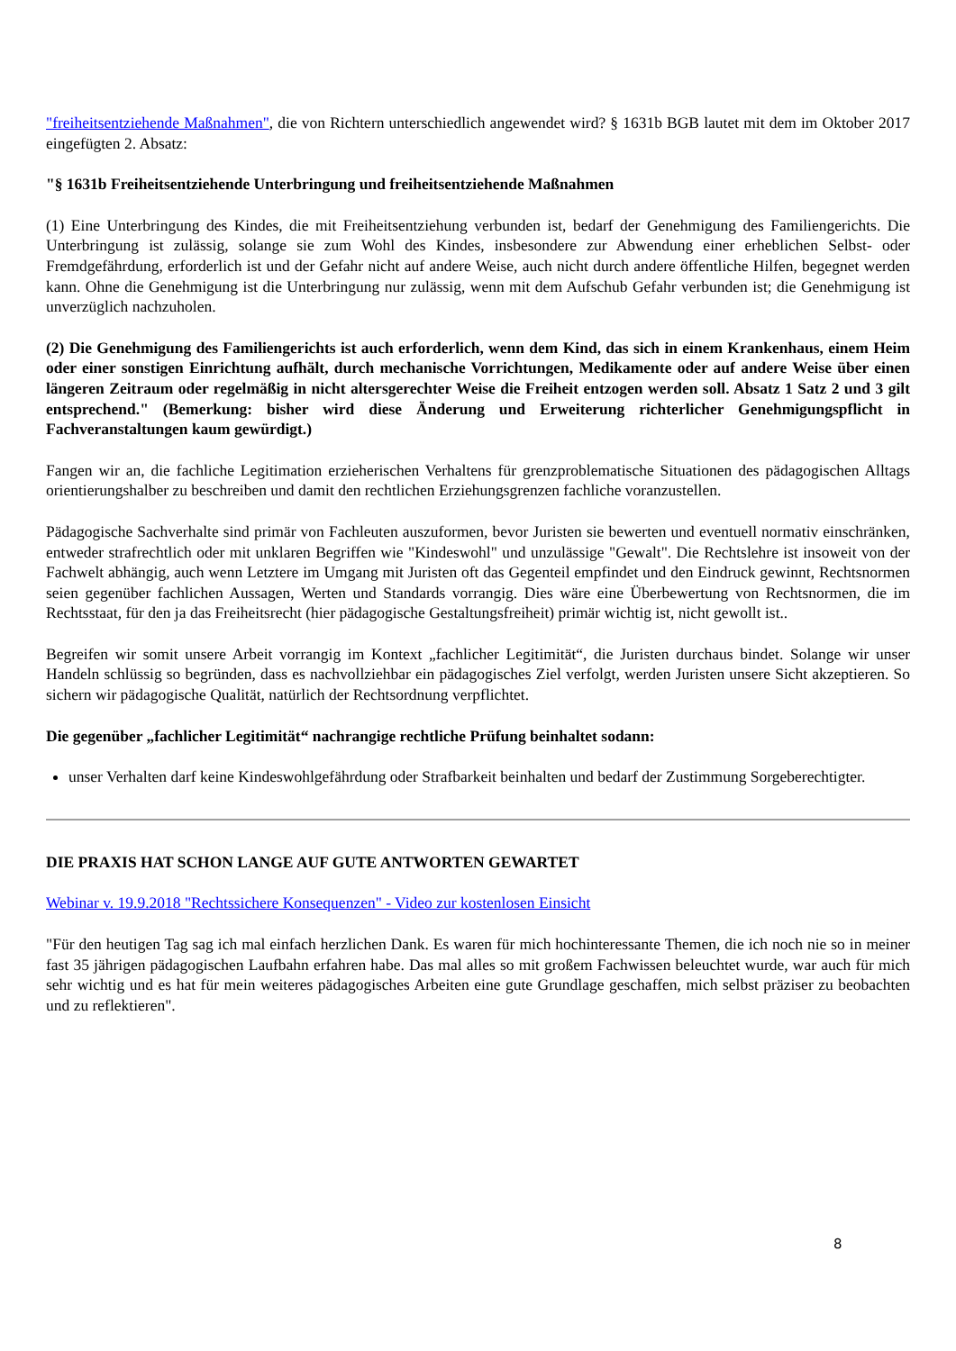"freiheitsentziehende Maßnahmen", die von Richtern unterschiedlich angewendet wird? § 1631b BGB lautet mit dem im Oktober 2017 eingefügten 2. Absatz:
"§ 1631b Freiheitsentziehende Unterbringung und freiheitsentziehende Maßnahmen
(1) Eine Unterbringung des Kindes, die mit Freiheitsentziehung verbunden ist, bedarf der Genehmigung des Familiengerichts. Die Unterbringung ist zulässig, solange sie zum Wohl des Kindes, insbesondere zur Abwendung einer erheblichen Selbst- oder Fremdgefährdung, erforderlich ist und der Gefahr nicht auf andere Weise, auch nicht durch andere öffentliche Hilfen, begegnet werden kann. Ohne die Genehmigung ist die Unterbringung nur zulässig, wenn mit dem Aufschub Gefahr verbunden ist; die Genehmigung ist unverzüglich nachzuholen.
(2) Die Genehmigung des Familiengerichts ist auch erforderlich, wenn dem Kind, das sich in einem Krankenhaus, einem Heim oder einer sonstigen Einrichtung aufhält, durch mechanische Vorrichtungen, Medikamente oder auf andere Weise über einen längeren Zeitraum oder regelmäßig in nicht altersgerechter Weise die Freiheit entzogen werden soll. Absatz 1 Satz 2 und 3 gilt entsprechend." (Bemerkung: bisher wird diese Änderung und Erweiterung richterlicher Genehmigungspflicht in Fachveranstaltungen kaum gewürdigt.)
Fangen wir an, die fachliche Legitimation erzieherischen Verhaltens für grenzproblematische Situationen des pädagogischen Alltags orientierungshalber zu beschreiben und damit den rechtlichen Erziehungsgrenzen fachliche voranzustellen.
Pädagogische Sachverhalte sind primär von Fachleuten auszuformen, bevor Juristen sie bewerten und eventuell normativ einschränken, entweder strafrechtlich oder mit unklaren Begriffen wie "Kindeswohl" und unzulässige "Gewalt". Die Rechtslehre ist insoweit von der Fachwelt abhängig, auch wenn Letztere im Umgang mit Juristen oft das Gegenteil empfindet und den Eindruck gewinnt, Rechtsnormen seien gegenüber fachlichen Aussagen, Werten und Standards vorrangig. Dies wäre eine Überbewertung von Rechtsnormen, die im Rechtsstaat, für den ja das Freiheitsrecht (hier pädagogische Gestaltungsfreiheit) primär wichtig ist, nicht gewollt ist..
Begreifen wir somit unsere Arbeit vorrangig im Kontext „fachlicher Legitimität“, die Juristen durchaus bindet. Solange wir unser Handeln schlüssig so begründen, dass es nachvollziehbar ein pädagogisches Ziel verfolgt, werden Juristen unsere Sicht akzeptieren. So sichern wir pädagogische Qualität, natürlich der Rechtsordnung verpflichtet.
Die gegenüber „fachlicher Legitimität“ nachrangige rechtliche Prüfung beinhaltet sodann:
unser Verhalten darf keine Kindeswohlgefährdung oder Strafbarkeit beinhalten und bedarf der Zustimmung Sorgeberechtigter.
DIE PRAXIS HAT SCHON LANGE AUF GUTE ANTWORTEN GEWARTET
Webinar v. 19.9.2018 "Rechtssichere Konsequenzen" - Video zur kostenlosen Einsicht
"Für den heutigen Tag sag ich mal einfach herzlichen Dank. Es waren für mich hochinteressante Themen, die ich noch nie so in meiner fast 35 jährigen pädagogischen Laufbahn erfahren habe. Das mal alles so mit großem Fachwissen beleuchtet wurde, war auch für mich sehr wichtig und es hat für mein weiteres pädagogisches Arbeiten eine gute Grundlage geschaffen, mich selbst präziser zu beobachten und zu reflektieren".
8